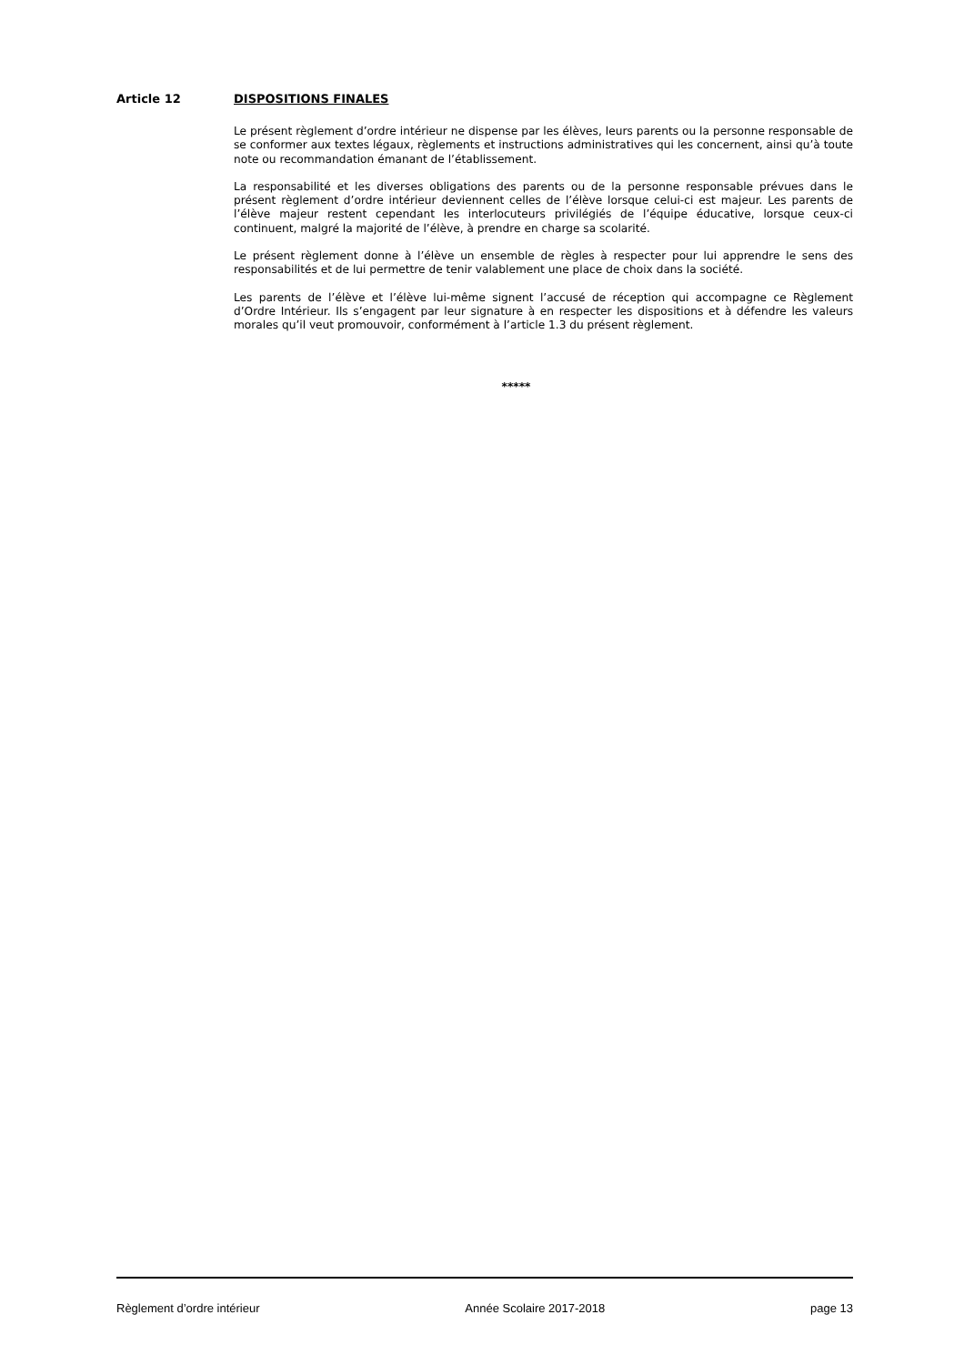Article 12 DISPOSITIONS FINALES
Le présent règlement d’ordre intérieur ne dispense par les élèves, leurs parents ou la personne responsable de se conformer aux textes légaux, règlements et instructions administratives qui les concernent, ainsi qu’à toute note ou recommandation émanant de l’établissement.
La responsabilité et les diverses obligations des parents ou de la personne responsable prévues dans le présent règlement d’ordre intérieur deviennent celles de l’élève lorsque celui-ci est majeur. Les parents de l’élève majeur restent cependant les interlocuteurs privilégiés de l’équipe éducative, lorsque ceux-ci continuent, malgré la majorité de l’élève, à prendre en charge sa scolarité.
Le présent règlement donne à l’élève un ensemble de règles à respecter pour lui apprendre le sens des responsabilités et de lui permettre de tenir valablement une place de choix dans la société.
Les parents de l’élève et l’élève lui-même signent l’accusé de réception qui accompagne ce Règlement d’Ordre Intérieur. Ils s’engagent par leur signature à en respecter les dispositions et à défendre les valeurs morales qu’il veut promouvoir, conformément à l’article 1.3 du présent règlement.
*****
Règlement d’ordre intérieur Année Scolaire 2017-2018 page 13